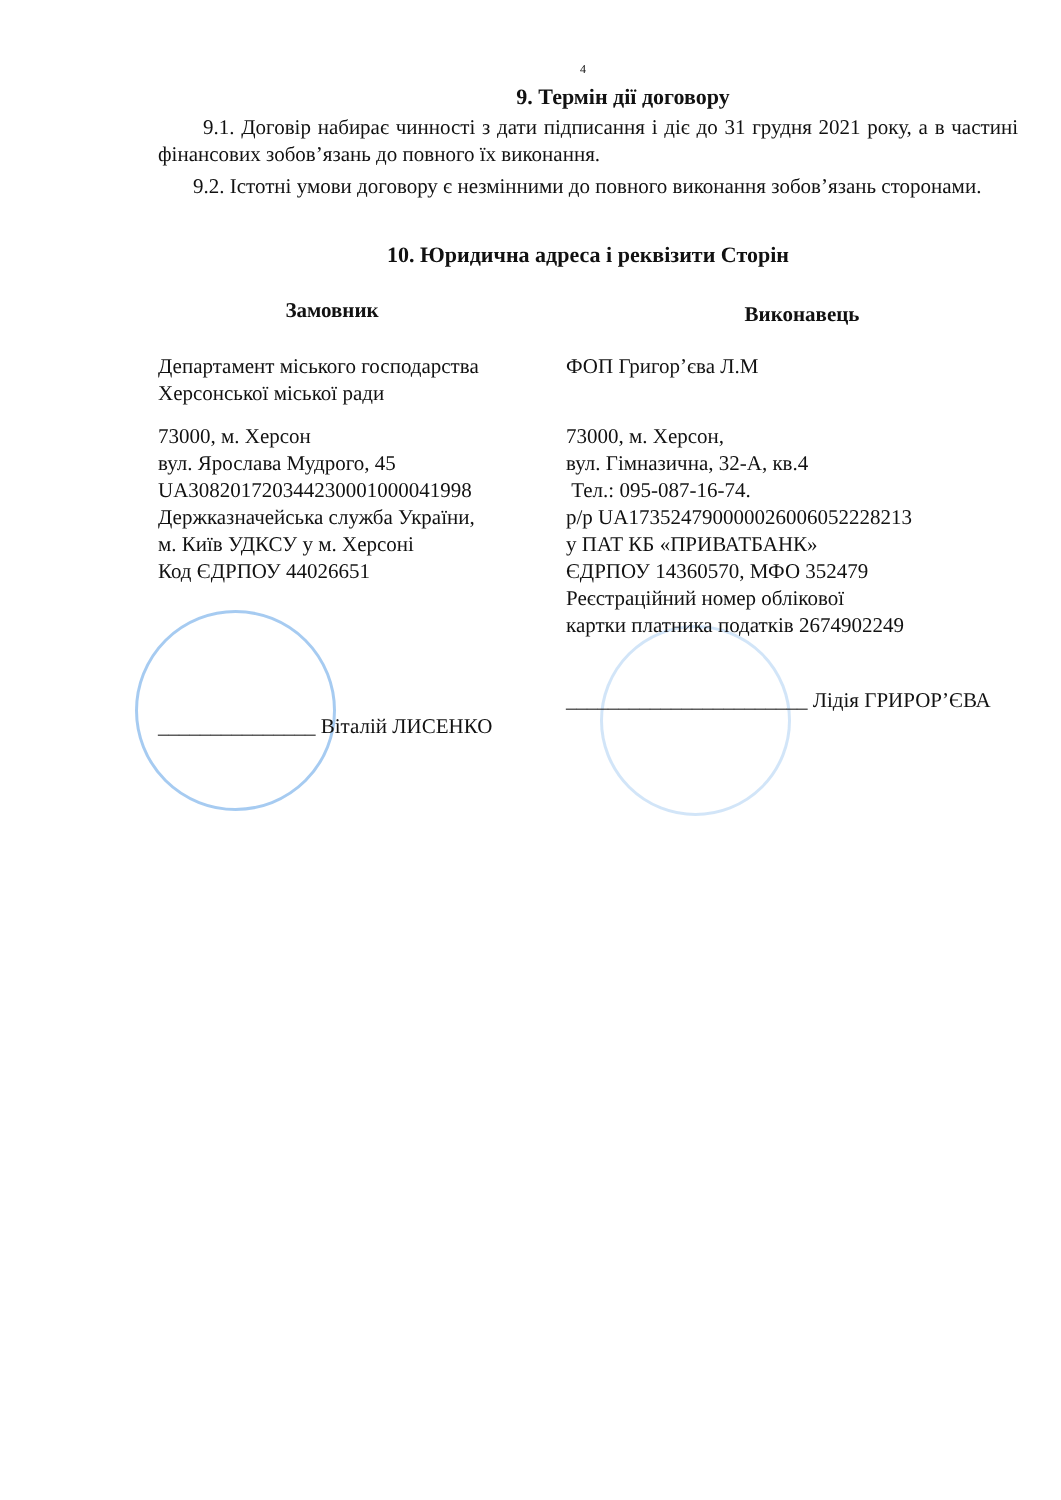4
9. Термін дії договору
9.1. Договір набирає чинності з дати підписання і діє до 31 грудня 2021 року, а в частині фінансових зобов’язань до повного їх виконання.
9.2. Істотні умови договору є незмінними до повного виконання зобов’язань сторонами.
10. Юридична адреса і реквізити Сторін
Замовник
Департамент міського господарства
Херсонської міської ради
73000, м. Херсон
вул. Ярослава Мудрого, 45
UA308201720344230001000041998
Держказначейська служба України,
м. Київ УДКСУ у м. Херсоні
Код ЄДРПОУ 44026651
_______________ Віталій ЛИСЕНКО
Виконавець
ФОП Григор’єва Л.М
73000, м. Херсон,
вул. Гімназична, 32-А, кв.4
Тел.: 095-087-16-74.
р/р UA173524790000026006052228213
у ПАТ КБ «ПРИВАТБАНК»
ЄДРПОУ 14360570, МФО 352479
Реєстраційний номер облікової
картки платника податків 2674902249
_______________________ Лідія ГРИРОР’ЄВА